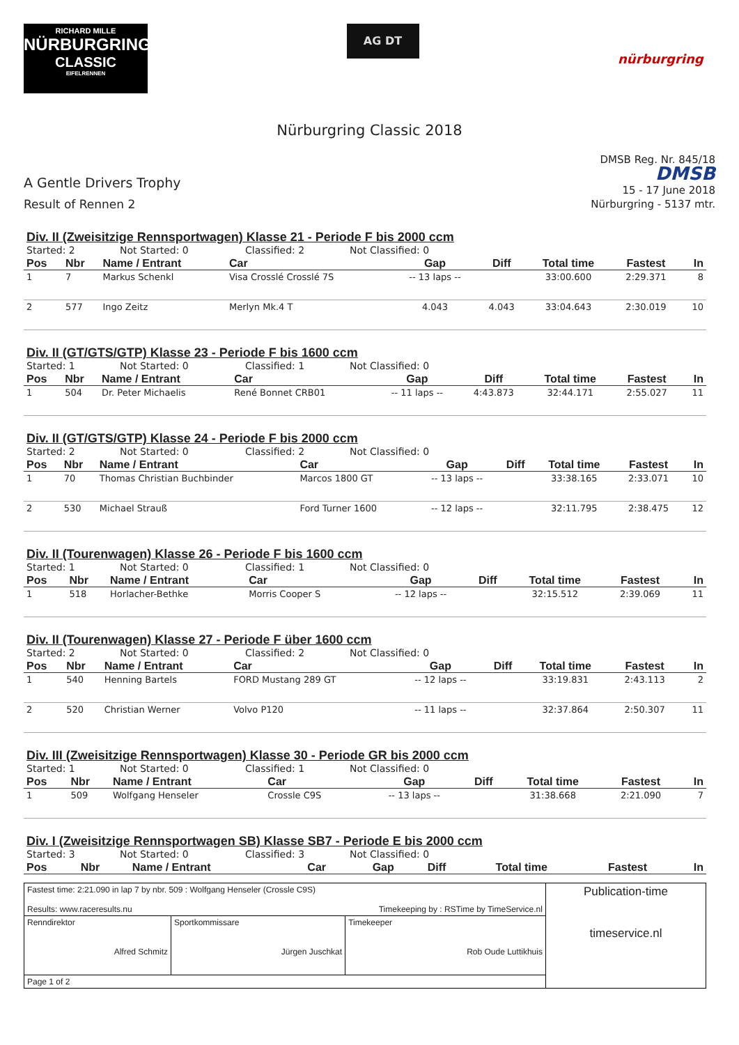RICHARD MILLE
NÜRBURGRING
CLASSIC
EIFELRENNEN
AG DT
nürburgring
Nürburgring Classic 2018
A Gentle Drivers Trophy
Result of Rennen 2
DMSB Reg. Nr. 845/18
DMSB
15 - 17 June 2018
Nürburgring - 5137 mtr.
Div. II (Zweisitzige Rennsportwagen) Klasse 21 - Periode F bis 2000 ccm
Started: 2 Not Started: 0 Classified: 2 Not Classified: 0
| Pos | Nbr | Name / Entrant | Car | Gap | Diff | Total time | Fastest | In |
| --- | --- | --- | --- | --- | --- | --- | --- | --- |
| 1 | 7 | Markus Schenkl | Visa Crosslé Crosslé 7S | -- 13 laps -- | | 33:00.600 | 2:29.371 | 8 |
| 2 | 577 | Ingo Zeitz | Merlyn Mk.4 T | 4.043 | 4.043 | 33:04.643 | 2:30.019 | 10 |
Div. II (GT/GTS/GTP) Klasse 23 - Periode F bis 1600 ccm
Started: 1 Not Started: 0 Classified: 1 Not Classified: 0
| Pos | Nbr | Name / Entrant | Car | Gap | Diff | Total time | Fastest | In |
| --- | --- | --- | --- | --- | --- | --- | --- | --- |
| 1 | 504 | Dr. Peter Michaelis | René Bonnet CRB01 | -- 11 laps -- | 4:43.873 | 32:44.171 | 2:55.027 | 11 |
Div. II (GT/GTS/GTP) Klasse 24 - Periode F bis 2000 ccm
Started: 2 Not Started: 0 Classified: 2 Not Classified: 0
| Pos | Nbr | Name / Entrant | Car | Gap | Diff | Total time | Fastest | In |
| --- | --- | --- | --- | --- | --- | --- | --- | --- |
| 1 | 70 | Thomas Christian Buchbinder | Marcos 1800 GT | -- 13 laps -- | | 33:38.165 | 2:33.071 | 10 |
| 2 | 530 | Michael Strauß | Ford Turner 1600 | -- 12 laps -- | | 32:11.795 | 2:38.475 | 12 |
Div. II (Tourenwagen) Klasse 26 - Periode F bis 1600 ccm
Started: 1 Not Started: 0 Classified: 1 Not Classified: 0
| Pos | Nbr | Name / Entrant | Car | Gap | Diff | Total time | Fastest | In |
| --- | --- | --- | --- | --- | --- | --- | --- | --- |
| 1 | 518 | Horlacher-Bethke | Morris Cooper S | -- 12 laps -- | | 32:15.512 | 2:39.069 | 11 |
Div. II (Tourenwagen) Klasse 27 - Periode F über 1600 ccm
Started: 2 Not Started: 0 Classified: 2 Not Classified: 0
| Pos | Nbr | Name / Entrant | Car | Gap | Diff | Total time | Fastest | In |
| --- | --- | --- | --- | --- | --- | --- | --- | --- |
| 1 | 540 | Henning Bartels | FORD Mustang 289 GT | -- 12 laps -- | | 33:19.831 | 2:43.113 | 2 |
| 2 | 520 | Christian Werner | Volvo P120 | -- 11 laps -- | | 32:37.864 | 2:50.307 | 11 |
Div. III (Zweisitzige Rennsportwagen) Klasse 30 - Periode GR bis 2000 ccm
Started: 1 Not Started: 0 Classified: 1 Not Classified: 0
| Pos | Nbr | Name / Entrant | Car | Gap | Diff | Total time | Fastest | In |
| --- | --- | --- | --- | --- | --- | --- | --- | --- |
| 1 | 509 | Wolfgang Henseler | Crossle C9S | -- 13 laps -- | | 31:38.668 | 2:21.090 | 7 |
Div. I (Zweisitzige Rennsportwagen SB) Klasse SB7 - Periode E bis 2000 ccm
Started: 3 Not Started: 0 Classified: 3 Not Classified: 0
| Pos | Nbr | Name / Entrant | Car | Gap | Diff | Total time | Fastest | In |
| --- | --- | --- | --- | --- | --- | --- | --- | --- |
| Fastest time: 2:21.090 in lap 7 by nbr. 509 : Wolfgang Henseler (Crossle C9S) Results: www.raceresults.nu Timekeeping by : RSTime by TimeService.nl | | | Publication-time timeservice.nl |
| Renndirektor Alfred Schmitz | Sportkommissare Jürgen Juschkat | Timekeeper Rob Oude Luttikhuis | |
| Page 1 of 2 | | | |